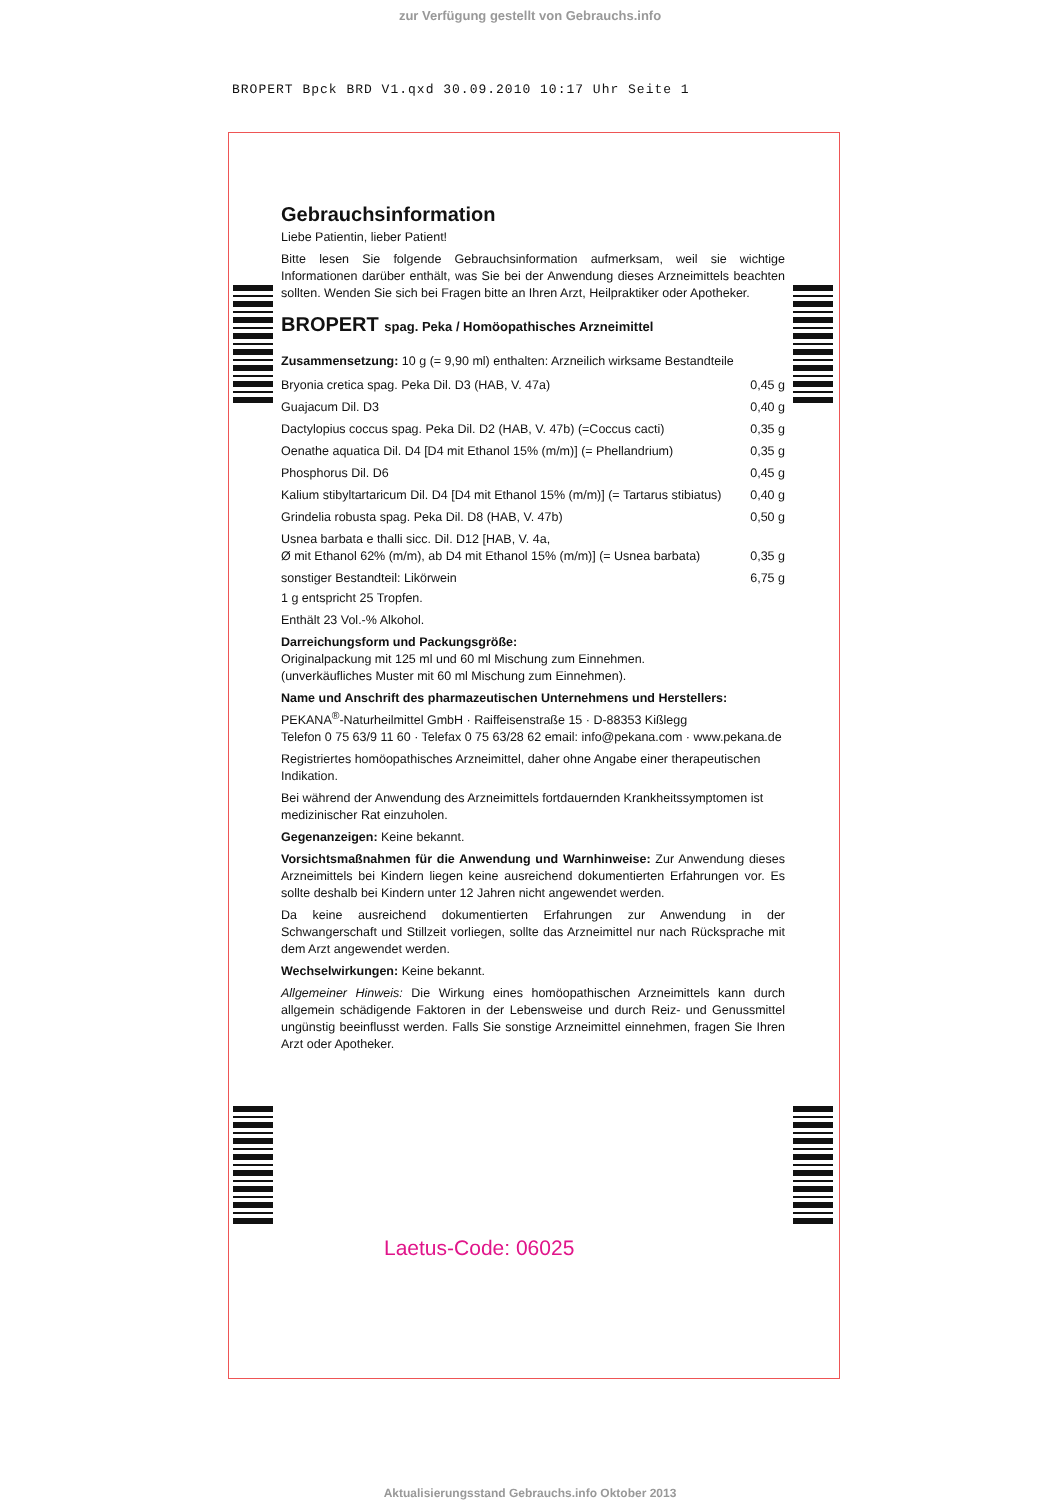zur Verfügung gestellt von Gebrauchs.info
BROPERT Bpck BRD V1.qxd 30.09.2010 10:17 Uhr Seite 1
Gebrauchsinformation
Liebe Patientin, lieber Patient!
Bitte lesen Sie folgende Gebrauchsinformation aufmerksam, weil sie wichtige Informationen darüber enthält, was Sie bei der Anwendung dieses Arzneimittels beachten sollten. Wenden Sie sich bei Fragen bitte an Ihren Arzt, Heilpraktiker oder Apotheker.
BROPERT spag. Peka / Homöopathisches Arzneimittel
Zusammensetzung: 10 g (= 9,90 ml) enthalten: Arzneilich wirksame Bestandteile
| Bryonia cretica spag. Peka Dil. D3 (HAB, V. 47a) | 0,45 g |
| Guajacum Dil. D3 | 0,40 g |
| Dactylopius coccus spag. Peka Dil. D2 (HAB, V. 47b) (=Coccus cacti) | 0,35 g |
| Oenathe aquatica Dil. D4 [D4 mit Ethanol 15% (m/m)] (= Phellandrium) | 0,35 g |
| Phosphorus Dil. D6 | 0,45 g |
| Kalium stibyltartaricum Dil. D4 [D4 mit Ethanol 15% (m/m)] (= Tartarus stibiatus) | 0,40 g |
| Grindelia robusta spag. Peka Dil. D8 (HAB, V. 47b) | 0,50 g |
| Usnea barbata e thalli sicc. Dil. D12 [HAB, V. 4a, Ø mit Ethanol 62% (m/m), ab D4 mit Ethanol 15% (m/m)] (= Usnea barbata) | 0,35 g |
| sonstiger Bestandteil: Likörwein | 6,75 g |
1 g entspricht 25 Tropfen.
Enthält 23 Vol.-% Alkohol.
Darreichungsform und Packungsgröße:
Originalpackung mit 125 ml und 60 ml Mischung zum Einnehmen.
(unverkäufliches Muster mit 60 ml Mischung zum Einnehmen).
Name und Anschrift des pharmazeutischen Unternehmens und Herstellers:
PEKANA<sup>®</sup>-Naturheilmittel GmbH · Raiffeisenstraße 15 · D-88353 Kißlegg
Telefon 0 75 63/9 11 60 · Telefax 0 75 63/28 62 email: info@pekana.com · www.pekana.de
Registriertes homöopathisches Arzneimittel, daher ohne Angabe einer therapeutischen Indikation.
Bei während der Anwendung des Arzneimittels fortdauernden Krankheitssymptomen ist medizinischer Rat einzuholen.
Gegenanzeigen: Keine bekannt.
Vorsichtsmaßnahmen für die Anwendung und Warnhinweise: Zur Anwendung dieses Arzneimittels bei Kindern liegen keine ausreichend dokumentierten Erfahrungen vor. Es sollte deshalb bei Kindern unter 12 Jahren nicht angewendet werden.
Da keine ausreichend dokumentierten Erfahrungen zur Anwendung in der Schwangerschaft und Stillzeit vorliegen, sollte das Arzneimittel nur nach Rücksprache mit dem Arzt angewendet werden.
Wechselwirkungen: Keine bekannt.
Allgemeiner Hinweis: Die Wirkung eines homöopathischen Arzneimittels kann durch allgemein schädigende Faktoren in der Lebensweise und durch Reiz- und Genussmittel ungünstig beeinflusst werden. Falls Sie sonstige Arzneimittel einnehmen, fragen Sie Ihren Arzt oder Apotheker.
Laetus-Code: 06025
Aktualisierungsstand Gebrauchs.info Oktober 2013